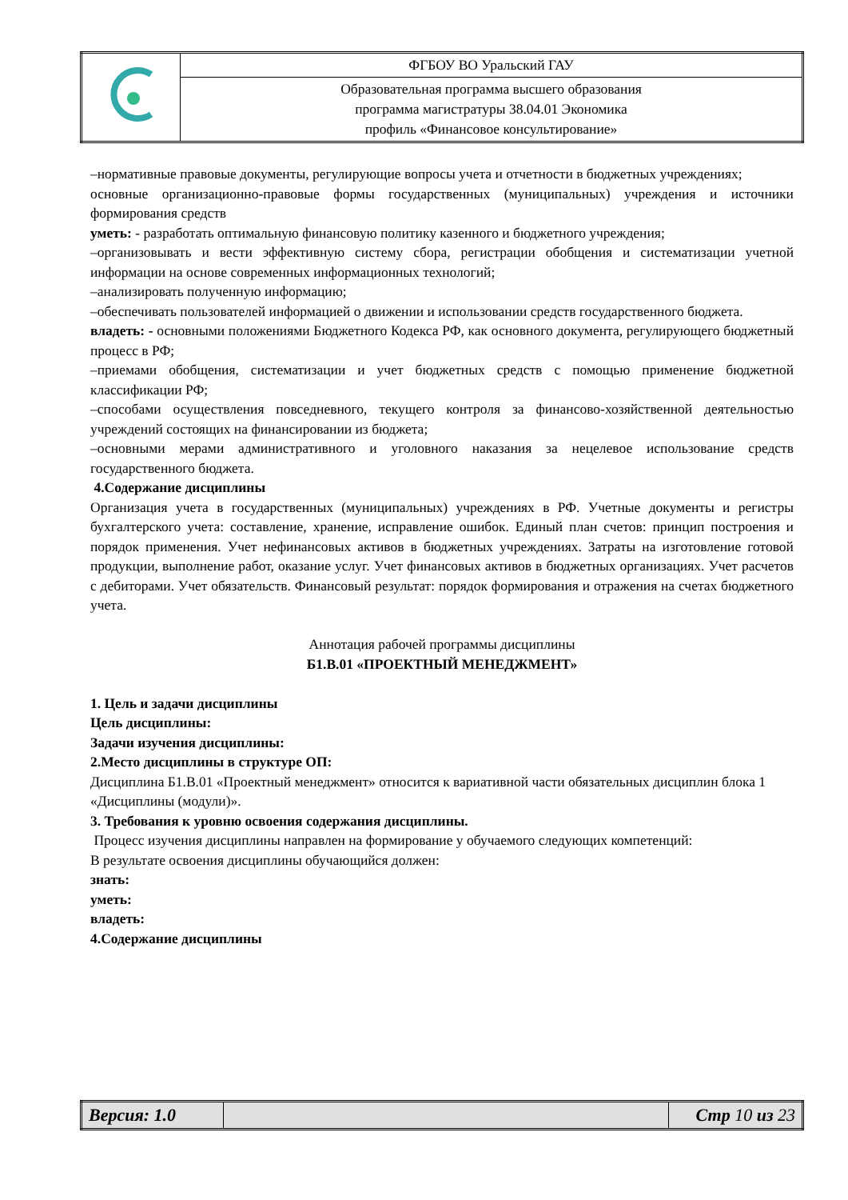| | ФГБОУ ВО Уральский ГАУ |
| | Образовательная программа высшего образования программа магистратуры 38.04.01 Экономика профиль «Финансовое консультирование» |
–нормативные правовые документы, регулирующие вопросы учета и отчетности в бюджетных учреждениях;
основные организационно-правовые формы государственных (муниципальных) учреждения и источники формирования средств
уметь: - разработать оптимальную финансовую политику казенного и бюджетного учреждения;
–организовывать и вести эффективную систему сбора, регистрации обобщения и систематизации учетной информации на основе современных информационных технологий;
–анализировать полученную информацию;
–обеспечивать пользователей информацией о движении и использовании средств государственного бюджета.
владеть: - основными положениями Бюджетного Кодекса РФ, как основного документа, регулирующего бюджетный процесс в РФ;
–приемами обобщения, систематизации и учет бюджетных средств с помощью применение бюджетной классификации РФ;
–способами осуществления повседневного, текущего контроля за финансово-хозяйственной деятельностью учреждений состоящих на финансировании из бюджета;
–основными мерами административного и уголовного наказания за нецелевое использование средств государственного бюджета.
4.Содержание дисциплины
Организация учета в государственных (муниципальных) учреждениях в РФ. Учетные документы и регистры бухгалтерского учета: составление, хранение, исправление ошибок. Единый план счетов: принцип построения и порядок применения. Учет нефинансовых активов в бюджетных учреждениях. Затраты на изготовление готовой продукции, выполнение работ, оказание услуг. Учет финансовых активов в бюджетных организациях. Учет расчетов с дебиторами. Учет обязательств. Финансовый результат: порядок формирования и отражения на счетах бюджетного учета.
Аннотация рабочей программы дисциплины
Б1.В.01 «ПРОЕКТНЫЙ МЕНЕДЖМЕНТ»
1. Цель и задачи дисциплины
Цель дисциплины:
Задачи изучения дисциплины:
2.Место дисциплины в структуре ОП:
Дисциплина Б1.В.01 «Проектный менеджмент» относится к вариативной части обязательных дисциплин блока 1 «Дисциплины (модули)».
3. Требования к уровню освоения содержания дисциплины.
Процесс изучения дисциплины направлен на формирование у обучаемого следующих компетенций:
В результате освоения дисциплины обучающийся должен:
знать:
уметь:
владеть:
4.Содержание дисциплины
| Версия: 1.0 | | Стр 10 из 23 |